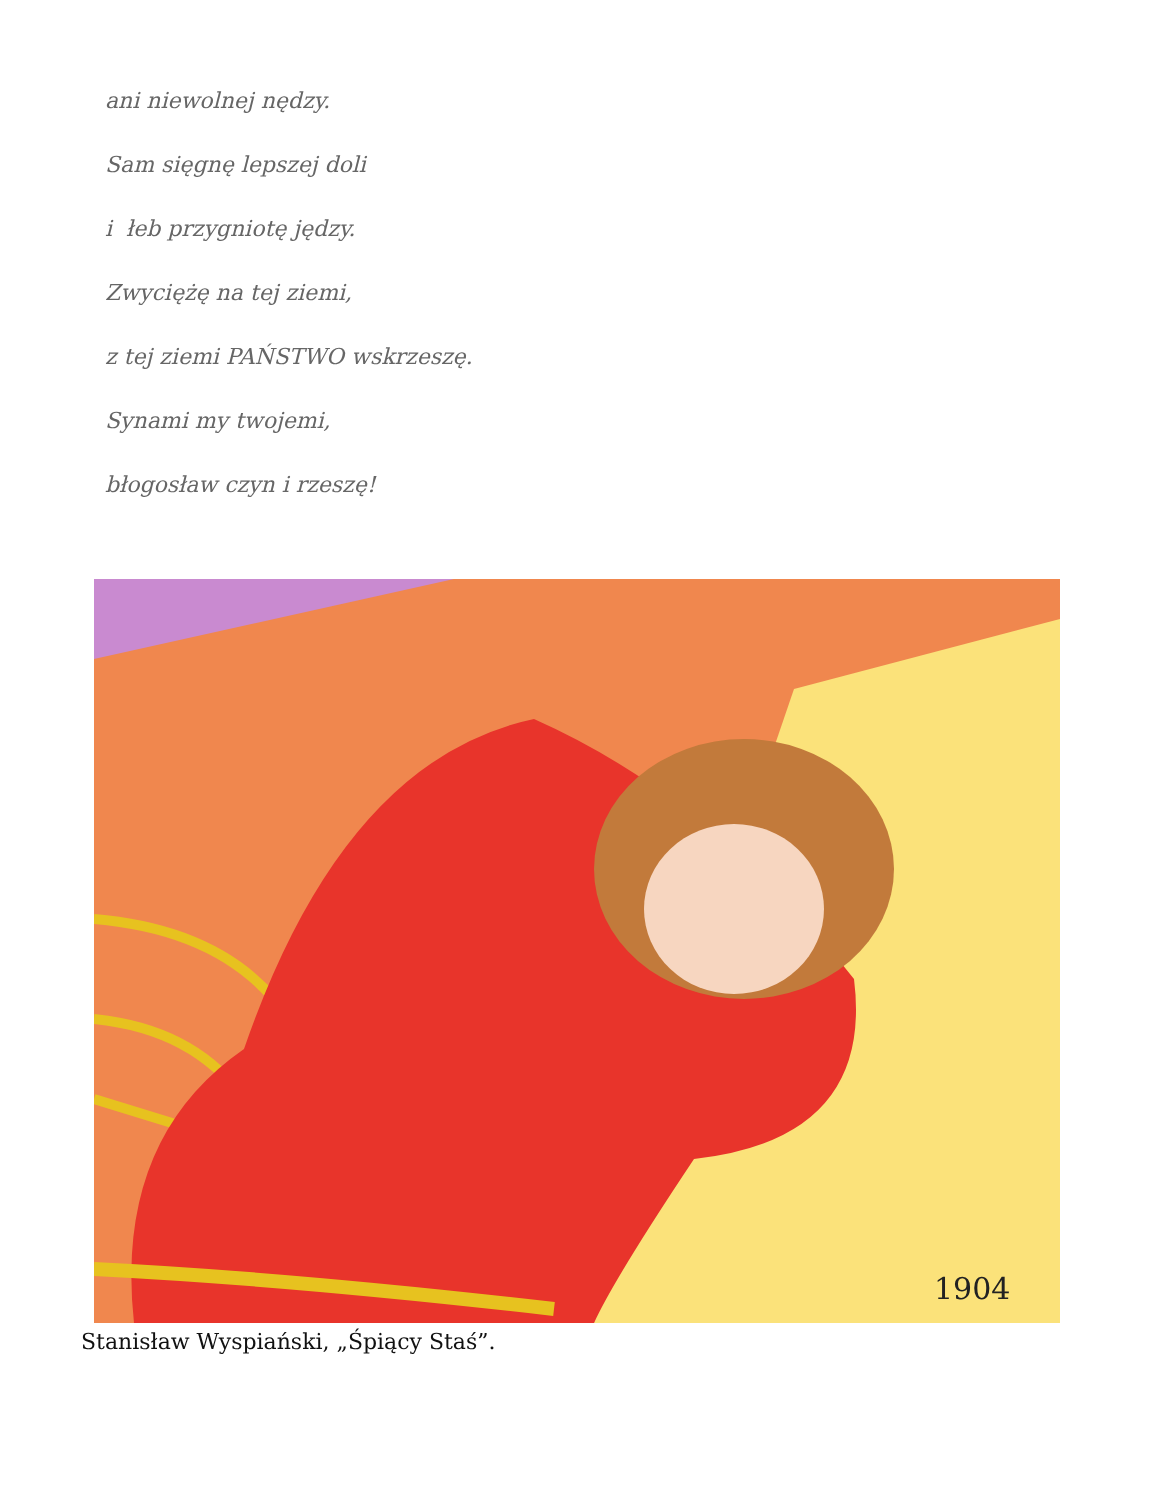ani niewolnej nędzy.
Sam sięgnę lepszej doli
i łeb przygniotę jędzy.
Zwyciężę na tej ziemi,
z tej ziemi PAŃSTWO wskrzeszę.
Synami my twojemi,
błogosław czyn i rzeszę!
1904
Stanisław Wyspiański, „Śpiący Staś”.